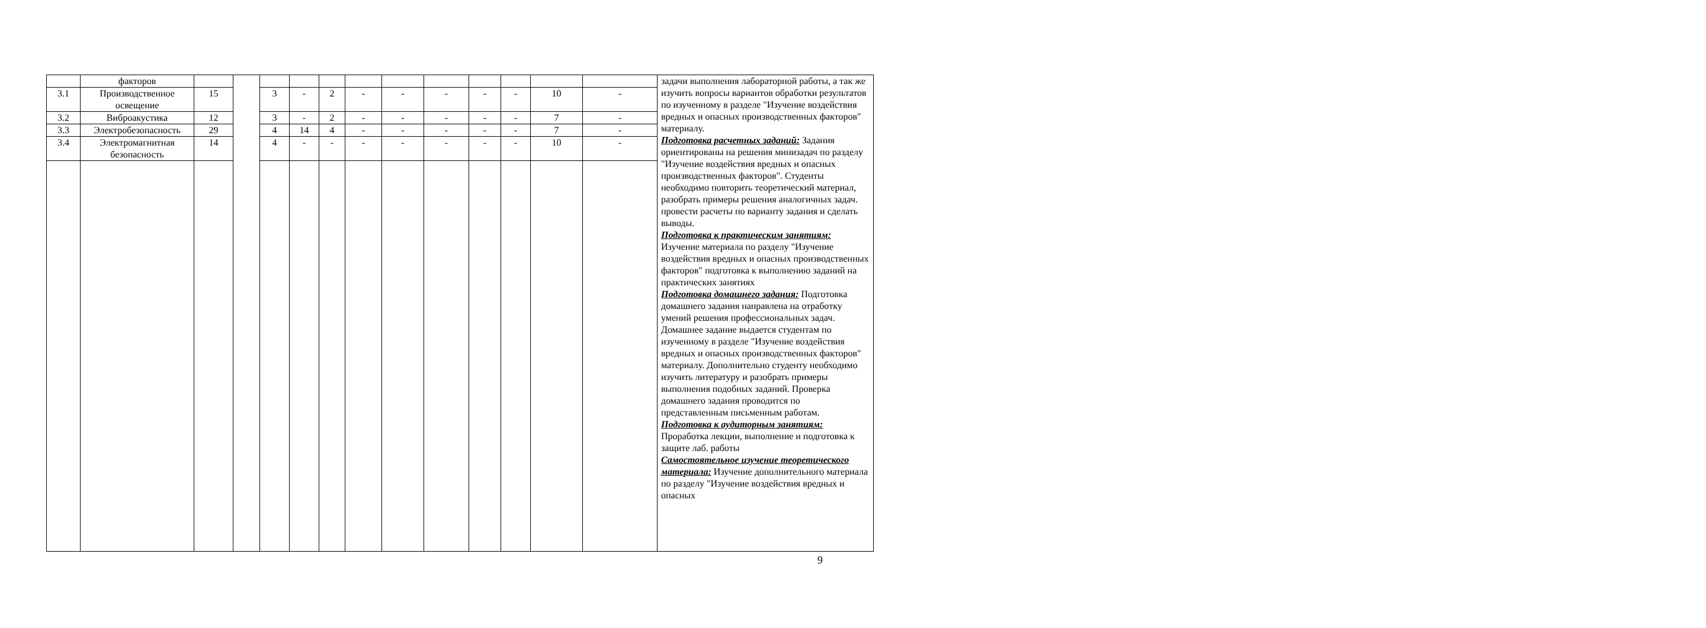| | факторов | | | | | | | | | | | | | задачи выполнения лабораторной работы, а так же изучить вопросы вариантов обработки результатов по изученному в разделе "Изучение воздействия вредных и опасных производственных факторов" материалу. Подготовка расчетных заданий: Задания ориентированы на решения минизадач по разделу "Изучение воздействия вредных и опасных производственных факторов". Студенты необходимо повторить теоретический материал, разобрать примеры решения аналогичных задач. провести расчеты по варианту задания и сделать выводы. Подготовка к практическим занятиям: Изучение материала по разделу "Изучение воздействия вредных и опасных производственных факторов" подготовка к выполнению заданий на практических занятиях Подготовка домашнего задания: Подготовка домашнего задания направлена на отработку умений решения профессиональных задач. Домашнее задание выдается студентам по изученному в разделе "Изучение воздействия вредных и опасных производственных факторов" материалу. Дополнительно студенту необходимо изучить литературу и разобрать примеры выполнения подобных заданий. Проверка домашнего задания проводится по представленным письменным работам. Подготовка к аудиторным занятиям: Проработка лекции, выполнение и подготовка к защите лаб. работы Самостоятельное изучение теоретического материала: Изучение дополнительного материала по разделу "Изучение воздействия вредных и опасных |
| 3.1 | Производственное освещение | 15 | | 3 | - | 2 | - | - | - | - | - | 10 | - | |
| 3.2 | Виброакустика | 12 | | 3 | - | 2 | - | - | - | - | - | 7 | - | |
| 3.3 | Электробезопасность | 29 | | 4 | 14 | 4 | - | - | - | - | - | 7 | - | |
| 3.4 | Электромагнитная безопасность | 14 | | 4 | - | - | - | - | - | - | - | 10 | - | |
9